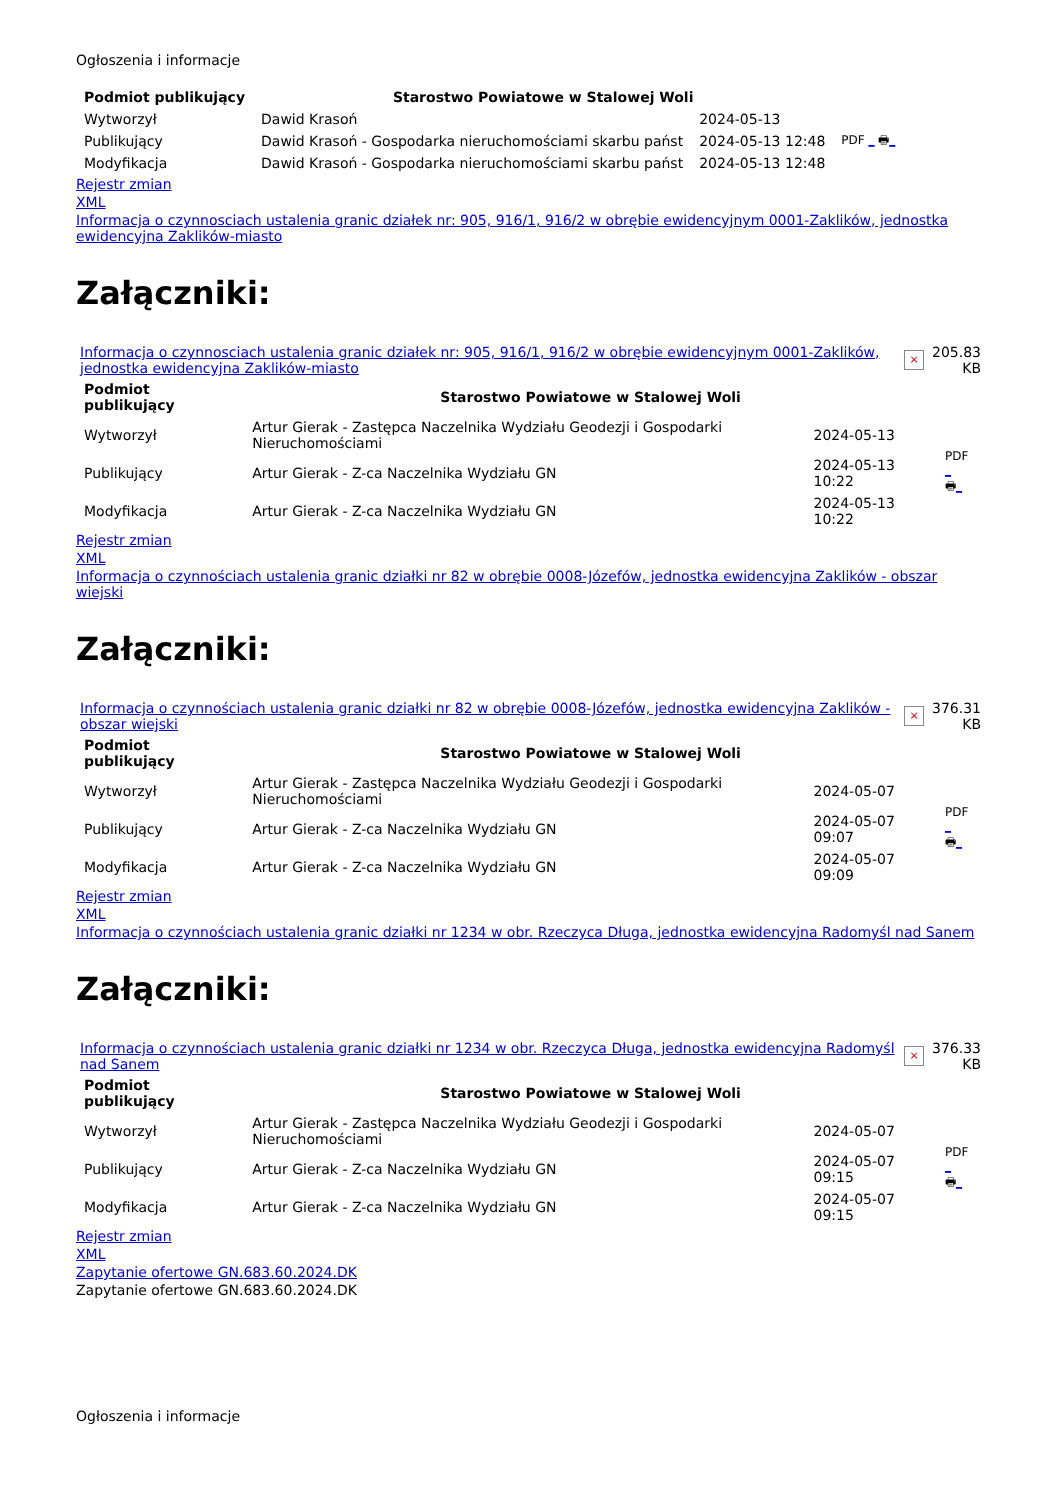Ogłoszenia i informacje
| Podmiot publikujący | Starostwo Powiatowe w Stalowej Woli | | |
| Wytworzył | Dawid Krasoń | 2024-05-13 | PDF _ 🖶 _ |
| Publikujący | Dawid Krasoń - Gospodarka nieruchomościami skarbu państ | 2024-05-13 12:48 | |
| Modyfikacja | Dawid Krasoń - Gospodarka nieruchomościami skarbu państ | 2024-05-13 12:48 | |
Rejestr zmian
XML
Informacja o czynnosciach ustalenia granic działek nr: 905, 916/1, 916/2 w obrębie ewidencyjnym 0001-Zaklików, jednostka ewidencyjna Zaklików-miasto
Załączniki:
| Informacja o czynnosciach ustalenia granic działek nr: 905, 916/1, 916/2 w obrębie ewidencyjnym 0001-Zaklików, jednostka ewidencyjna Zaklików-miasto | × | 205.83 KB |
| Podmiot publikujący | Starostwo Powiatowe w Stalowej Woli | | |
| Wytworzył | Artur Gierak - Zastępca Naczelnika Wydziału Geodezji i Gospodarki Nieruchomościami | 2024-05-13 | PDF _ 🖶 _ |
| Publikujący | Artur Gierak - Z-ca Naczelnika Wydziału GN | 2024-05-13 10:22 | |
| Modyfikacja | Artur Gierak - Z-ca Naczelnika Wydziału GN | 2024-05-13 10:22 | |
Rejestr zmian
XML
Informacja o czynnościach ustalenia granic działki nr 82 w obrębie 0008-Józefów, jednostka ewidencyjna Zaklików - obszar wiejski
Załączniki:
| Informacja o czynnościach ustalenia granic działki nr 82 w obrębie 0008-Józefów, jednostka ewidencyjna Zaklików - obszar wiejski | × | 376.31 KB |
| Podmiot publikujący | Starostwo Powiatowe w Stalowej Woli | | |
| Wytworzył | Artur Gierak - Zastępca Naczelnika Wydziału Geodezji i Gospodarki Nieruchomościami | 2024-05-07 | PDF _ 🖶 _ |
| Publikujący | Artur Gierak - Z-ca Naczelnika Wydziału GN | 2024-05-07 09:07 | |
| Modyfikacja | Artur Gierak - Z-ca Naczelnika Wydziału GN | 2024-05-07 09:09 | |
Rejestr zmian
XML
Informacja o czynnościach ustalenia granic działki nr 1234 w obr. Rzeczyca Długa, jednostka ewidencyjna Radomyśl nad Sanem
Załączniki:
| Informacja o czynnościach ustalenia granic działki nr 1234 w obr. Rzeczyca Długa, jednostka ewidencyjna Radomyśl nad Sanem | × | 376.33 KB |
| Podmiot publikujący | Starostwo Powiatowe w Stalowej Woli | | |
| Wytworzył | Artur Gierak - Zastępca Naczelnika Wydziału Geodezji i Gospodarki Nieruchomościami | 2024-05-07 | PDF _ 🖶 _ |
| Publikujący | Artur Gierak - Z-ca Naczelnika Wydziału GN | 2024-05-07 09:15 | |
| Modyfikacja | Artur Gierak - Z-ca Naczelnika Wydziału GN | 2024-05-07 09:15 | |
Rejestr zmian
XML
Zapytanie ofertowe GN.683.60.2024.DK
Zapytanie ofertowe GN.683.60.2024.DK
Ogłoszenia i informacje